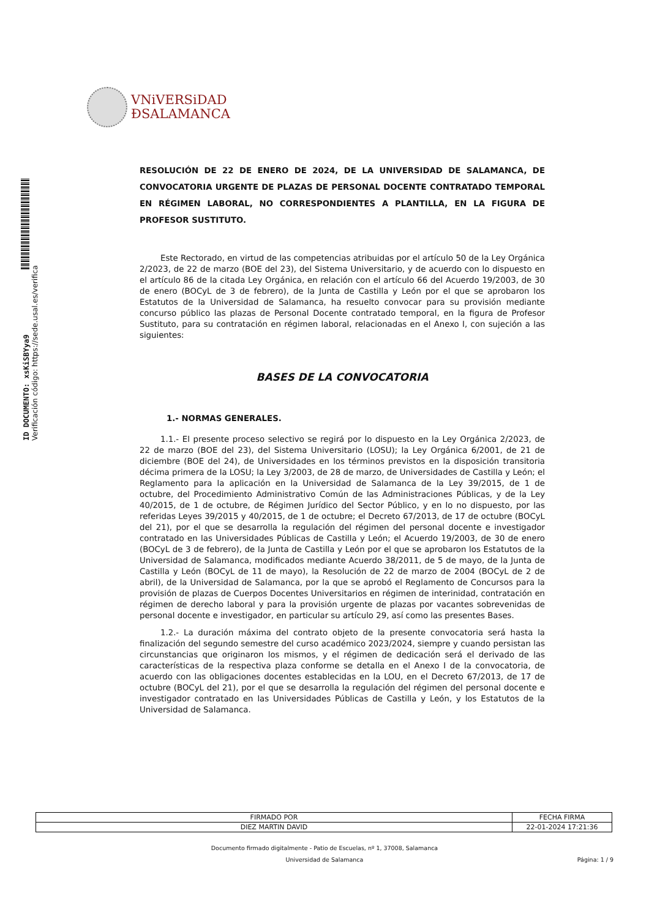VNiVERSiDAD
ÐSALAMANCA
ID DOCUMENTO: xsKiSBYya9
Verificación código: https://sede.usal.es/verifica
RESOLUCIÓN DE 22 DE ENERO DE 2024, DE LA UNIVERSIDAD DE SALAMANCA, DE CONVOCATORIA URGENTE DE PLAZAS DE PERSONAL DOCENTE CONTRATADO TEMPORAL EN RÉGIMEN LABORAL, NO CORRESPONDIENTES A PLANTILLA, EN LA FIGURA DE PROFESOR SUSTITUTO.
Este Rectorado, en virtud de las competencias atribuidas por el artículo 50 de la Ley Orgánica 2/2023, de 22 de marzo (BOE del 23), del Sistema Universitario, y de acuerdo con lo dispuesto en el artículo 86 de la citada Ley Orgánica, en relación con el artículo 66 del Acuerdo 19/2003, de 30 de enero (BOCyL de 3 de febrero), de la Junta de Castilla y León por el que se aprobaron los Estatutos de la Universidad de Salamanca, ha resuelto convocar para su provisión mediante concurso público las plazas de Personal Docente contratado temporal, en la figura de Profesor Sustituto, para su contratación en régimen laboral, relacionadas en el Anexo I, con sujeción a las siguientes:
BASES DE LA CONVOCATORIA
1.- NORMAS GENERALES.
1.1.- El presente proceso selectivo se regirá por lo dispuesto en la Ley Orgánica 2/2023, de 22 de marzo (BOE del 23), del Sistema Universitario (LOSU); la Ley Orgánica 6/2001, de 21 de diciembre (BOE del 24), de Universidades en los términos previstos en la disposición transitoria décima primera de la LOSU; la Ley 3/2003, de 28 de marzo, de Universidades de Castilla y León; el Reglamento para la aplicación en la Universidad de Salamanca de la Ley 39/2015, de 1 de octubre, del Procedimiento Administrativo Común de las Administraciones Públicas, y de la Ley 40/2015, de 1 de octubre, de Régimen Jurídico del Sector Público, y en lo no dispuesto, por las referidas Leyes 39/2015 y 40/2015, de 1 de octubre; el Decreto 67/2013, de 17 de octubre (BOCyL del 21), por el que se desarrolla la regulación del régimen del personal docente e investigador contratado en las Universidades Públicas de Castilla y León; el Acuerdo 19/2003, de 30 de enero (BOCyL de 3 de febrero), de la Junta de Castilla y León por el que se aprobaron los Estatutos de la Universidad de Salamanca, modificados mediante Acuerdo 38/2011, de 5 de mayo, de la Junta de Castilla y León (BOCyL de 11 de mayo), la Resolución de 22 de marzo de 2004 (BOCyL de 2 de abril), de la Universidad de Salamanca, por la que se aprobó el Reglamento de Concursos para la provisión de plazas de Cuerpos Docentes Universitarios en régimen de interinidad, contratación en régimen de derecho laboral y para la provisión urgente de plazas por vacantes sobrevenidas de personal docente e investigador, en particular su artículo 29, así como las presentes Bases.
1.2.- La duración máxima del contrato objeto de la presente convocatoria será hasta la finalización del segundo semestre del curso académico 2023/2024, siempre y cuando persistan las circunstancias que originaron los mismos, y el régimen de dedicación será el derivado de las características de la respectiva plaza conforme se detalla en el Anexo I de la convocatoria, de acuerdo con las obligaciones docentes establecidas en la LOU, en el Decreto 67/2013, de 17 de octubre (BOCyL del 21), por el que se desarrolla la regulación del régimen del personal docente e investigador contratado en las Universidades Públicas de Castilla y León, y los Estatutos de la Universidad de Salamanca.
| FIRMADO POR | FECHA FIRMA |
| --- | --- |
| DIEZ MARTIN DAVID | 22-01-2024 17:21:36 |
Documento firmado digitalmente - Patio de Escuelas, nº 1, 37008, Salamanca
Universidad de Salamanca Página: 1 / 9